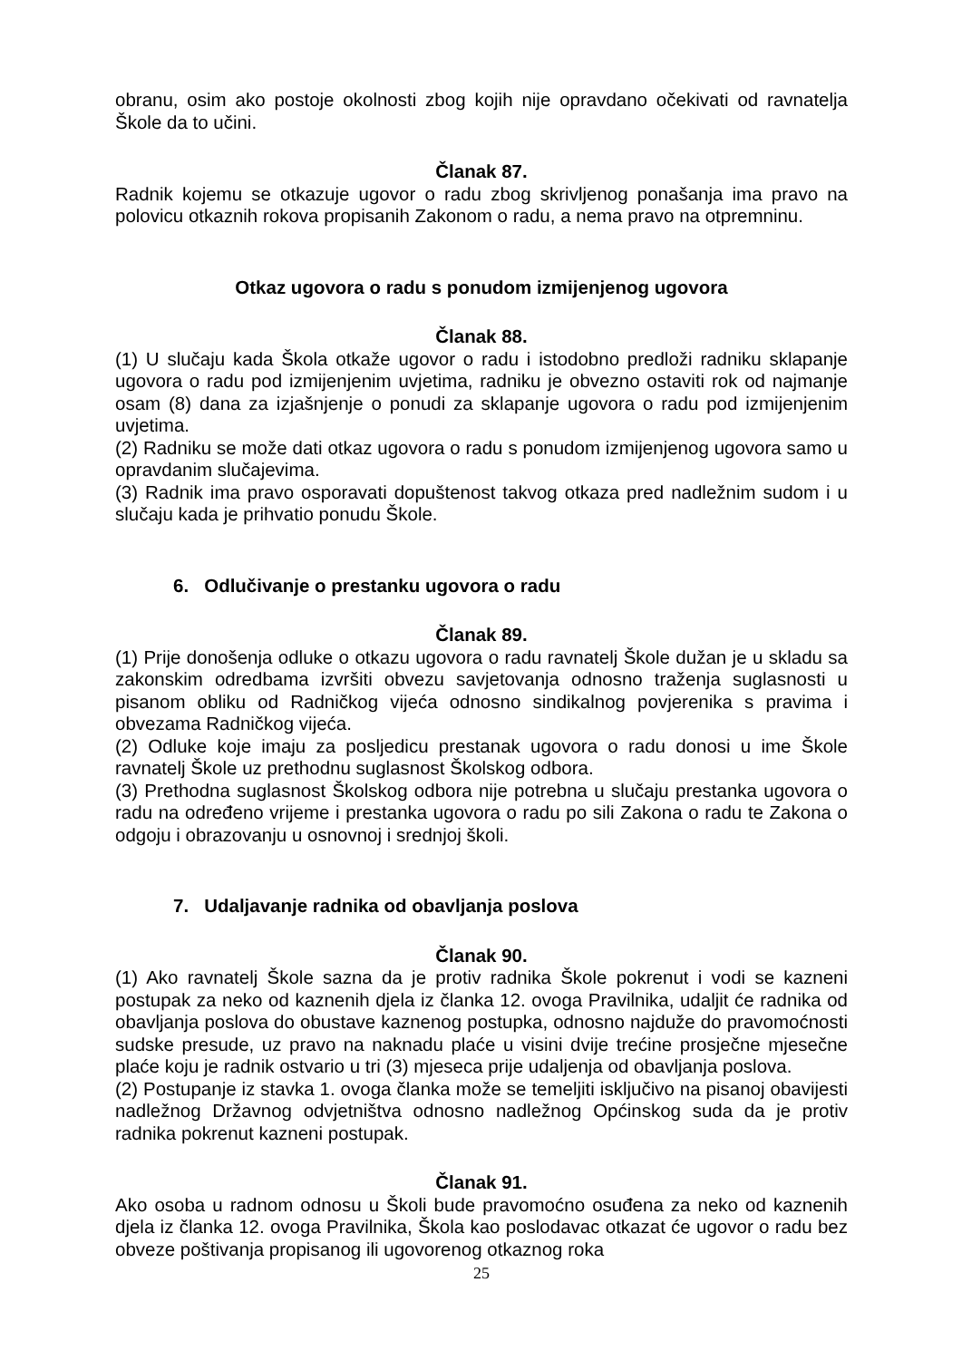obranu, osim ako postoje okolnosti zbog kojih nije opravdano očekivati od ravnatelja Škole da to učini.
Članak 87.
Radnik kojemu se otkazuje ugovor o radu zbog skrivljenog ponašanja ima pravo na polovicu otkaznih rokova propisanih Zakonom o radu, a nema pravo na otpremninu.
Otkaz ugovora o radu s ponudom izmijenjenog ugovora
Članak 88.
(1) U slučaju kada Škola otkaže ugovor o radu i istodobno predloži radniku sklapanje ugovora o radu pod izmijenjenim uvjetima, radniku je obvezno ostaviti rok od najmanje osam (8) dana za izjašnjenje o ponudi za sklapanje ugovora o radu pod izmijenjenim uvjetima.
(2) Radniku se može dati otkaz ugovora o radu s ponudom izmijenjenog ugovora samo u opravdanim slučajevima.
(3) Radnik ima pravo osporavati dopuštenost takvog otkaza pred nadležnim sudom i u slučaju kada je prihvatio ponudu Škole.
6. Odlučivanje o prestanku ugovora o radu
Članak 89.
(1) Prije donošenja odluke o otkazu ugovora o radu ravnatelj Škole dužan je u skladu sa zakonskim odredbama izvršiti obvezu savjetovanja odnosno traženja suglasnosti u pisanom obliku od Radničkog vijeća odnosno sindikalnog povjerenika s pravima i obvezama Radničkog vijeća.
(2) Odluke koje imaju za posljedicu prestanak ugovora o radu donosi u ime Škole ravnatelj Škole uz prethodnu suglasnost Školskog odbora.
(3) Prethodna suglasnost Školskog odbora nije potrebna u slučaju prestanka ugovora o radu na određeno vrijeme i prestanka ugovora o radu po sili Zakona o radu te Zakona o odgoju i obrazovanju u osnovnoj i srednjoj školi.
7. Udaljavanje radnika od obavljanja poslova
Članak 90.
(1) Ako ravnatelj Škole sazna da je protiv radnika Škole pokrenut i vodi se kazneni postupak za neko od kaznenih djela iz članka 12. ovoga Pravilnika, udaljit će radnika od obavljanja poslova do obustave kaznenog postupka, odnosno najduže do pravomoćnosti sudske presude, uz pravo na naknadu plaće u visini dvije trećine prosječne mjesečne plaće koju je radnik ostvario u tri (3) mjeseca prije udaljenja od obavljanja poslova.
(2) Postupanje iz stavka 1. ovoga članka može se temeljiti isključivo na pisanoj obavijesti nadležnog Državnog odvjetništva odnosno nadležnog Općinskog suda da je protiv radnika pokrenut kazneni postupak.
Članak 91.
Ako osoba u radnom odnosu u Školi bude pravomoćno osuđena za neko od kaznenih djela iz članka 12. ovoga Pravilnika, Škola kao poslodavac otkazat će ugovor o radu bez obveze poštivanja propisanog ili ugovorenog otkaznog roka
25